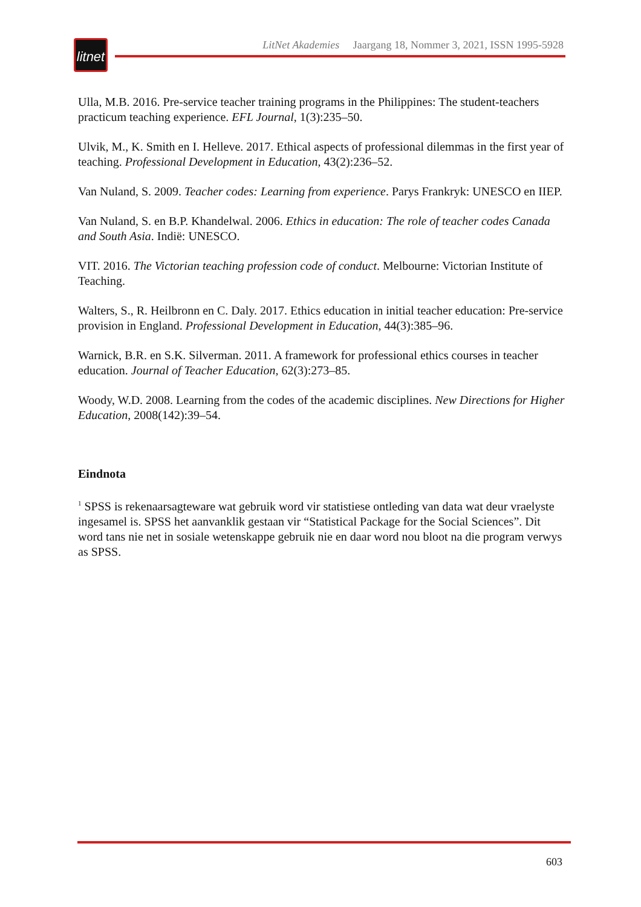litnet
LitNet Akademies Jaargang 18, Nommer 3, 2021, ISSN 1995-5928
Ulla, M.B. 2016. Pre-service teacher training programs in the Philippines: The student-teachers practicum teaching experience. EFL Journal, 1(3):235–50.
Ulvik, M., K. Smith en I. Helleve. 2017. Ethical aspects of professional dilemmas in the first year of teaching. Professional Development in Education, 43(2):236–52.
Van Nuland, S. 2009. Teacher codes: Learning from experience. Parys Frankryk: UNESCO en IIEP.
Van Nuland, S. en B.P. Khandelwal. 2006. Ethics in education: The role of teacher codes Canada and South Asia. Indië: UNESCO.
VIT. 2016. The Victorian teaching profession code of conduct. Melbourne: Victorian Institute of Teaching.
Walters, S., R. Heilbronn en C. Daly. 2017. Ethics education in initial teacher education: Pre-service provision in England. Professional Development in Education, 44(3):385–96.
Warnick, B.R. en S.K. Silverman. 2011. A framework for professional ethics courses in teacher education. Journal of Teacher Education, 62(3):273–85.
Woody, W.D. 2008. Learning from the codes of the academic disciplines. New Directions for Higher Education, 2008(142):39–54.
Eindnota
<sup>1</sup> SPSS is rekenaarsagteware wat gebruik word vir statistiese ontleding van data wat deur vraelyste ingesamel is. SPSS het aanvanklik gestaan vir “Statistical Package for the Social Sciences”. Dit word tans nie net in sosiale wetenskappe gebruik nie en daar word nou bloot na die program verwys as SPSS.
603